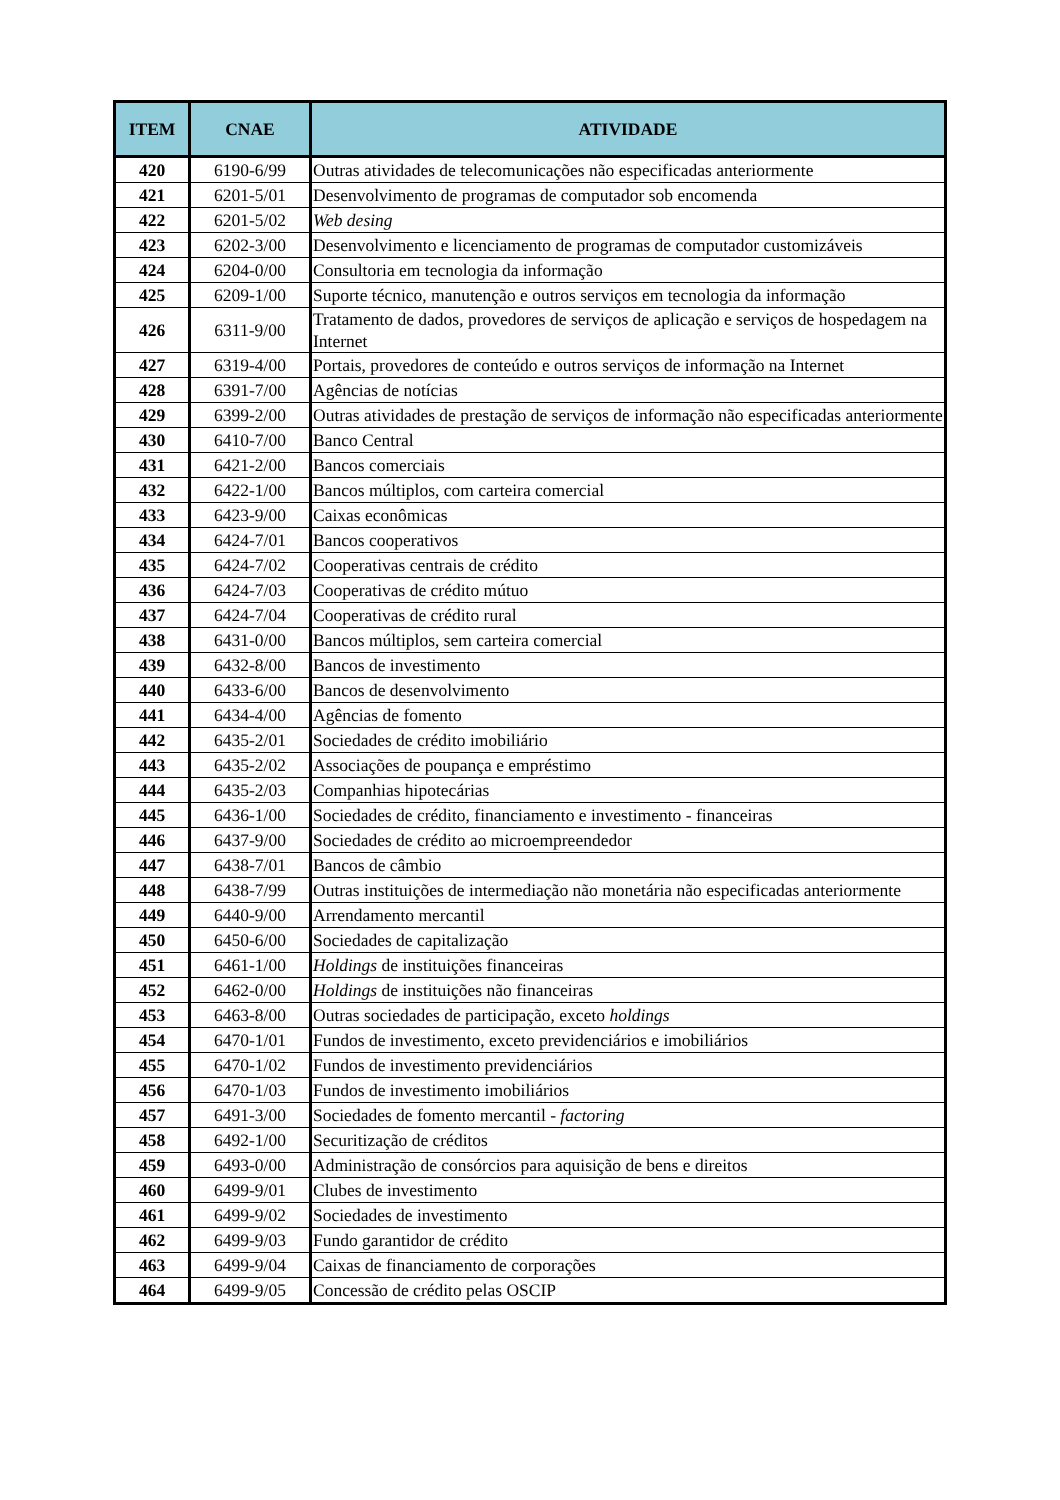| ITEM | CNAE | ATIVIDADE |
| --- | --- | --- |
| 420 | 6190-6/99 | Outras atividades de telecomunicações não especificadas anteriormente |
| 421 | 6201-5/01 | Desenvolvimento de programas de computador sob encomenda |
| 422 | 6201-5/02 | Web desing |
| 423 | 6202-3/00 | Desenvolvimento e licenciamento de programas de computador customizáveis |
| 424 | 6204-0/00 | Consultoria em tecnologia da informação |
| 425 | 6209-1/00 | Suporte técnico, manutenção e outros serviços em tecnologia da informação |
| 426 | 6311-9/00 | Tratamento de dados, provedores de serviços de aplicação e serviços de hospedagem na Internet |
| 427 | 6319-4/00 | Portais, provedores de conteúdo e outros serviços de informação na Internet |
| 428 | 6391-7/00 | Agências de notícias |
| 429 | 6399-2/00 | Outras atividades de prestação de serviços de informação não especificadas anteriormente |
| 430 | 6410-7/00 | Banco Central |
| 431 | 6421-2/00 | Bancos comerciais |
| 432 | 6422-1/00 | Bancos múltiplos, com carteira comercial |
| 433 | 6423-9/00 | Caixas econômicas |
| 434 | 6424-7/01 | Bancos cooperativos |
| 435 | 6424-7/02 | Cooperativas centrais de crédito |
| 436 | 6424-7/03 | Cooperativas de crédito mútuo |
| 437 | 6424-7/04 | Cooperativas de crédito rural |
| 438 | 6431-0/00 | Bancos múltiplos, sem carteira comercial |
| 439 | 6432-8/00 | Bancos de investimento |
| 440 | 6433-6/00 | Bancos de desenvolvimento |
| 441 | 6434-4/00 | Agências de fomento |
| 442 | 6435-2/01 | Sociedades de crédito imobiliário |
| 443 | 6435-2/02 | Associações de poupança e empréstimo |
| 444 | 6435-2/03 | Companhias hipotecárias |
| 445 | 6436-1/00 | Sociedades de crédito, financiamento e investimento - financeiras |
| 446 | 6437-9/00 | Sociedades de crédito ao microempreendedor |
| 447 | 6438-7/01 | Bancos de câmbio |
| 448 | 6438-7/99 | Outras instituições de intermediação não monetária não especificadas anteriormente |
| 449 | 6440-9/00 | Arrendamento mercantil |
| 450 | 6450-6/00 | Sociedades de capitalização |
| 451 | 6461-1/00 | Holdings de instituições financeiras |
| 452 | 6462-0/00 | Holdings de instituições não financeiras |
| 453 | 6463-8/00 | Outras sociedades de participação, exceto holdings |
| 454 | 6470-1/01 | Fundos de investimento, exceto previdenciários e imobiliários |
| 455 | 6470-1/02 | Fundos de investimento previdenciários |
| 456 | 6470-1/03 | Fundos de investimento imobiliários |
| 457 | 6491-3/00 | Sociedades de fomento mercantil - factoring |
| 458 | 6492-1/00 | Securitização de créditos |
| 459 | 6493-0/00 | Administração de consórcios para aquisição de bens e direitos |
| 460 | 6499-9/01 | Clubes de investimento |
| 461 | 6499-9/02 | Sociedades de investimento |
| 462 | 6499-9/03 | Fundo garantidor de crédito |
| 463 | 6499-9/04 | Caixas de financiamento de corporações |
| 464 | 6499-9/05 | Concessão de crédito pelas OSCIP |